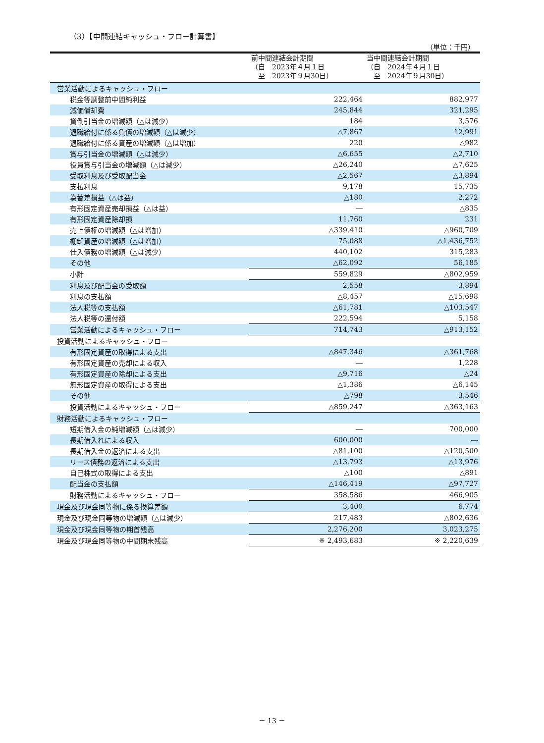（3）【中間連結キャッシュ・フロー計算書】
（単位：千円）
| | 前中間連結会計期間 （自 2023年４月１日 至 2023年９月30日） | 当中間連結会計期間 （自 2024年４月１日 至 2024年９月30日） |
| --- | --- | --- |
| 営業活動によるキャッシュ・フロー | | |
| 税金等調整前中間純利益 | 222,464 | 882,977 |
| 減価償却費 | 245,844 | 321,295 |
| 貸倒引当金の増減額（△は減少） | 184 | 3,576 |
| 退職給付に係る負債の増減額（△は減少） | △7,867 | 12,991 |
| 退職給付に係る資産の増減額（△は増加） | 220 | △982 |
| 賞与引当金の増減額（△は減少） | △6,655 | △2,710 |
| 役員賞与引当金の増減額（△は減少） | △26,240 | △7,625 |
| 受取利息及び受取配当金 | △2,567 | △3,894 |
| 支払利息 | 9,178 | 15,735 |
| 為替差損益（△は益） | △180 | 2,272 |
| 有形固定資産売却損益（△は益） | ― | △835 |
| 有形固定資産除却損 | 11,760 | 231 |
| 売上債権の増減額（△は増加） | △339,410 | △960,709 |
| 棚卸資産の増減額（△は増加） | 75,088 | △1,436,752 |
| 仕入債務の増減額（△は減少） | 440,102 | 315,283 |
| その他 | △62,092 | 56,185 |
| 小計 | 559,829 | △802,959 |
| 利息及び配当金の受取額 | 2,558 | 3,894 |
| 利息の支払額 | △8,457 | △15,698 |
| 法人税等の支払額 | △61,781 | △103,547 |
| 法人税等の還付額 | 222,594 | 5,158 |
| 営業活動によるキャッシュ・フロー | 714,743 | △913,152 |
| 投資活動によるキャッシュ・フロー | | |
| 有形固定資産の取得による支出 | △847,346 | △361,768 |
| 有形固定資産の売却による収入 | ― | 1,228 |
| 有形固定資産の除却による支出 | △9,716 | △24 |
| 無形固定資産の取得による支出 | △1,386 | △6,145 |
| その他 | △798 | 3,546 |
| 投資活動によるキャッシュ・フロー | △859,247 | △363,163 |
| 財務活動によるキャッシュ・フロー | | |
| 短期借入金の純増減額（△は減少） | ― | 700,000 |
| 長期借入れによる収入 | 600,000 | ― |
| 長期借入金の返済による支出 | △81,100 | △120,500 |
| リース債務の返済による支出 | △13,793 | △13,976 |
| 自己株式の取得による支出 | △100 | △891 |
| 配当金の支払額 | △146,419 | △97,727 |
| 財務活動によるキャッシュ・フロー | 358,586 | 466,905 |
| 現金及び現金同等物に係る換算差額 | 3,400 | 6,774 |
| 現金及び現金同等物の増減額（△は減少） | 217,483 | △802,636 |
| 現金及び現金同等物の期首残高 | 2,276,200 | 3,023,275 |
| 現金及び現金同等物の中間期末残高 | ※ 2,493,683 | ※ 2,220,639 |
－ 13 －